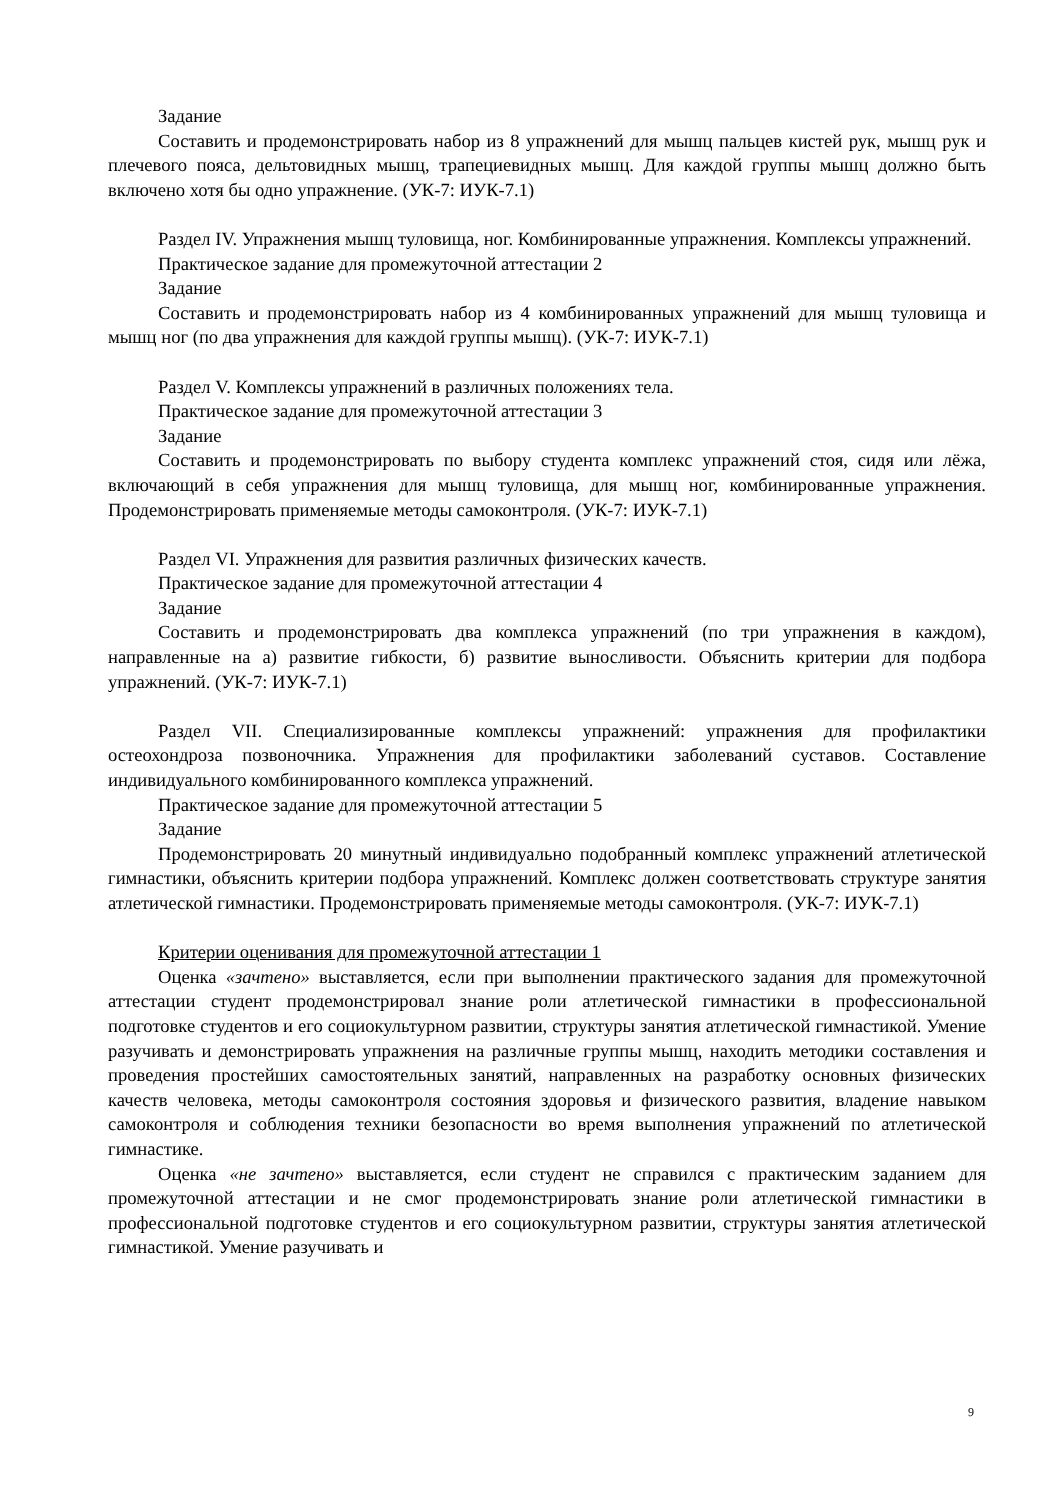Задание
Составить и продемонстрировать набор из 8 упражнений для мышц пальцев кистей рук, мышц рук и плечевого пояса, дельтовидных мышц, трапециевидных мышц. Для каждой группы мышц должно быть включено хотя бы одно упражнение. (УК-7: ИУК-7.1)
Раздел IV. Упражнения мышц туловища, ног. Комбинированные упражнения. Комплексы упражнений.
Практическое задание для промежуточной аттестации 2
Задание
Составить и продемонстрировать набор из 4 комбинированных упражнений для мышц туловища и мышц ног (по два упражнения для каждой группы мышц). (УК-7: ИУК-7.1)
Раздел V. Комплексы упражнений в различных положениях тела.
Практическое задание для промежуточной аттестации 3
Задание
Составить и продемонстрировать по выбору студента комплекс упражнений стоя, сидя или лёжа, включающий в себя упражнения для мышц туловища, для мышц ног, комбинированные упражнения. Продемонстрировать применяемые методы самоконтроля. (УК-7: ИУК-7.1)
Раздел VI. Упражнения для развития различных физических качеств.
Практическое задание для промежуточной аттестации 4
Задание
Составить и продемонстрировать два комплекса упражнений (по три упражнения в каждом), направленные на а) развитие гибкости, б) развитие выносливости. Объяснить критерии для подбора упражнений. (УК-7: ИУК-7.1)
Раздел VII. Специализированные комплексы упражнений: упражнения для профилактики остеохондроза позвоночника. Упражнения для профилактики заболеваний суставов. Составление индивидуального комбинированного комплекса упражнений.
Практическое задание для промежуточной аттестации 5
Задание
Продемонстрировать 20 минутный индивидуально подобранный комплекс упражнений атлетической гимнастики, объяснить критерии подбора упражнений. Комплекс должен соответствовать структуре занятия атлетической гимнастики. Продемонстрировать применяемые методы самоконтроля. (УК-7: ИУК-7.1)
Критерии оценивания для промежуточной аттестации 1
Оценка «зачтено» выставляется, если при выполнении практического задания для промежуточной аттестации студент продемонстрировал знание роли атлетической гимнастики в профессиональной подготовке студентов и его социокультурном развитии, структуры занятия атлетической гимнастикой. Умение разучивать и демонстрировать упражнения на различные группы мышц, находить методики составления и проведения простейших самостоятельных занятий, направленных на разработку основных физических качеств человека, методы самоконтроля состояния здоровья и физического развития, владение навыком самоконтроля и соблюдения техники безопасности во время выполнения упражнений по атлетической гимнастике.
Оценка «не зачтено» выставляется, если студент не справился с практическим заданием для промежуточной аттестации и не смог продемонстрировать знание роли атлетической гимнастики в профессиональной подготовке студентов и его социокультурном развитии, структуры занятия атлетической гимнастикой. Умение разучивать и
9